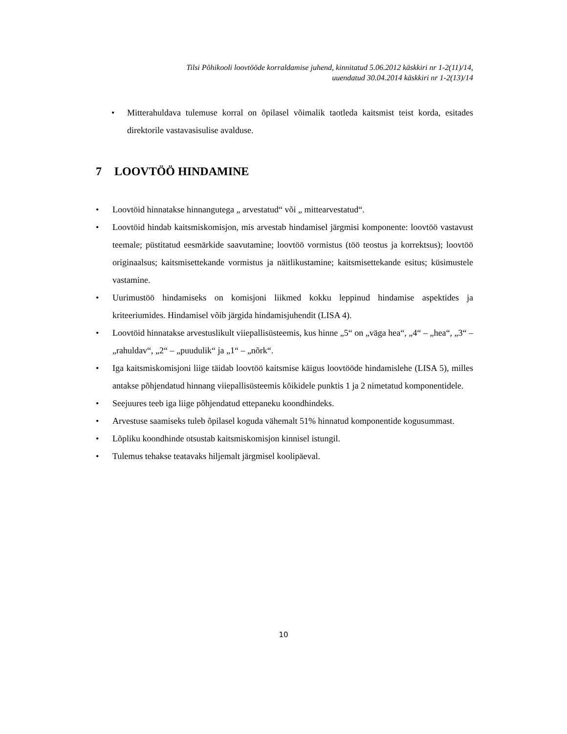Tilsi Põhikooli loovtööde korraldamise juhend, kinnitatud 5.06.2012 käskkiri nr 1-2(11)/14,
uuendatud 30.04.2014 käskkiri nr 1-2(13)/14
• Mitterahuldava tulemuse korral on õpilasel võimalik taotleda kaitsmist teist korda, esitades direktorile vastavasisulise avalduse.
7 LOOVTÖÖ HINDAMINE
• Loovtöid hinnatakse hinnangutega „ arvestatud“ või „ mittearvestatud“.
• Loovtöid hindab kaitsmiskomisjon, mis arvestab hindamisel järgmisi komponente: loovtöö vastavust teemale; püstitatud eesmärkide saavutamine; loovtöö vormistus (töö teostus ja korrektsus); loovtöö originaalsus; kaitsmisettekande vormistus ja näitlikustamine; kaitsmisettekande esitus; küsimustele vastamine.
• Uurimustöö hindamiseks on komisjoni liikmed kokku leppinud hindamise aspektides ja kriteeriumides. Hindamisel võib järgida hindamisjuhendit (LISA 4).
• Loovtöid hinnatakse arvestuslikult viiepallisüsteemis, kus hinne „5“ on „väga hea“, „4“ – „hea“, „3“ – „rahuldav“, „2“ – „puudulik“ ja „1“ – „nõrk“.
• Iga kaitsmiskomisjoni liige täidab loovtöö kaitsmise käigus loovtööde hindamislehe (LISA 5), milles antakse põhjendatud hinnang viiepallisüsteemis kõikidele punktis 1 ja 2 nimetatud komponentidele.
• Seejuures teeb iga liige põhjendatud ettepaneku koondhindeks.
• Arvestuse saamiseks tuleb õpilasel koguda vähemalt 51% hinnatud komponentide kogusummast.
• Lõpliku koondhinde otsustab kaitsmiskomisjon kinnisel istungil.
• Tulemus tehakse teatavaks hiljemalt järgmisel koolipäeval.
10